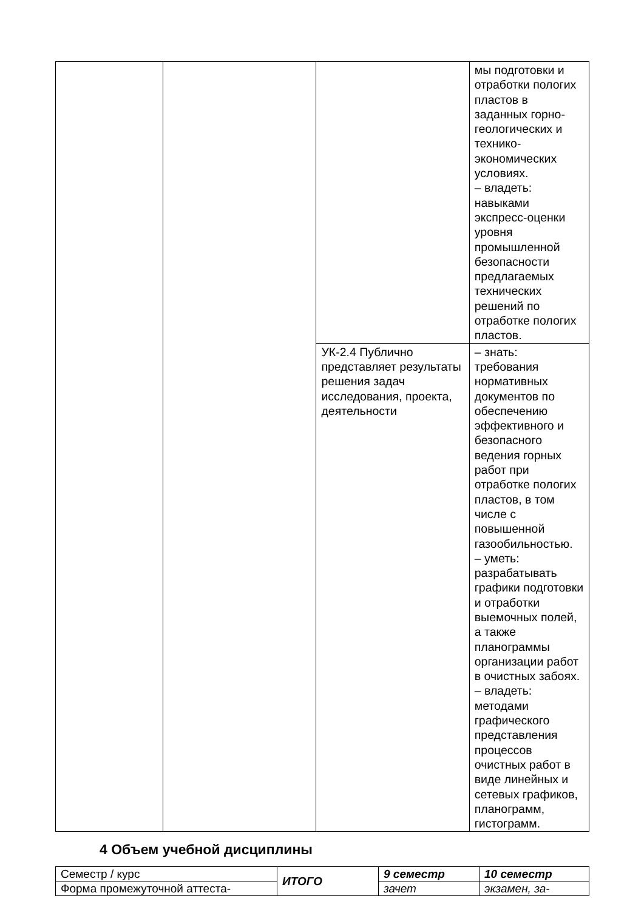| | | | мы подготовки и отработки пологих пластов в заданных горно-геологических и технико-экономических условиях. – владеть: навыками экспресс-оценки уровня промышленной безопасности предлагаемых технических решений по отработке пологих пластов. |
| | | УК-2.4 Публично представляет результаты решения задач исследования, проекта, деятельности | – знать: требования нормативных документов по обеспечению эффективного и безопасного ведения горных работ при отработке пологих пластов, в том числе с повышенной газообильностью. – уметь: разрабатывать графики подготовки и отработки выемочных полей, а также планограммы организации работ в очистных забоях. – владеть: методами графического представления процессов очистных работ в виде линейных и сетевых графиков, планограмм, гистограмм. |
4 Объем учебной дисциплины
| Семестр / курс | ИТОГО | 9 семестр | 10 семестр |
| Форма промежуточной аттеста- | | зачет | экзамен, за- |